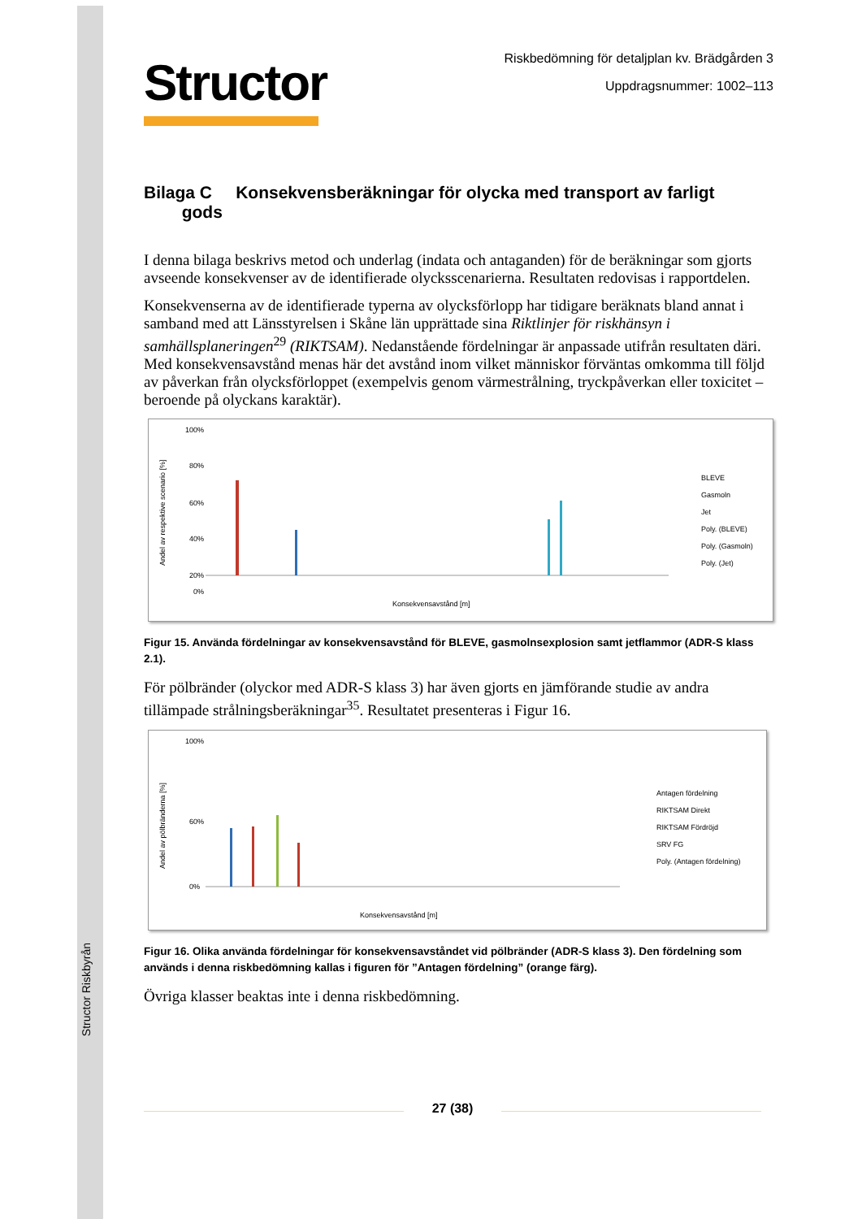Structor Riskbyrån
Structor
Riskbedömning för detaljplan kv. Brädgården 3
Uppdragsnummer: 1002–113
Bilaga C Konsekvensberäkningar för olycka med transport av farligt
gods
I denna bilaga beskrivs metod och underlag (indata och antaganden) för de beräkningar som gjorts avseende konsekvenser av de identifierade olycksscenarierna. Resultaten redovisas i rapportdelen.
Konsekvenserna av de identifierade typerna av olycksförlopp har tidigare beräknats bland annat i samband med att Länsstyrelsen i Skåne län upprättade sina Riktlinjer för riskhänsyn i samhällsplaneringen<sup>29</sup> (RIKTSAM). Nedanstående fördelningar är anpassade utifrån resultaten däri. Med konsekvensavstånd menas här det avstånd inom vilket människor förväntas omkomma till följd av påverkan från olycksförloppet (exempelvis genom värmestrålning, tryckpåverkan eller toxicitet – beroende på olyckans karaktär).
Andel av respektive scenario [%]
100%
80%
60%
40%
20%
0%
Konsekvensavstånd [m]
BLEVE
Gasmoln
Jet
Poly. (BLEVE)
Poly. (Gasmoln)
Poly. (Jet)
Figur 15. Använda fördelningar av konsekvensavstånd för BLEVE, gasmolnsexplosion samt jetflammor (ADR-S klass 2.1).
För pölbränder (olyckor med ADR-S klass 3) har även gjorts en jämförande studie av andra tillämpade strålningsberäkningar<sup>35</sup>. Resultatet presenteras i Figur 16.
Andel av pölbränderna [%]
100%
60%
0%
Konsekvensavstånd [m]
Antagen fördelning
RIKTSAM Direkt
RIKTSAM Fördröjd
SRV FG
Poly. (Antagen fördelning)
Figur 16. Olika använda fördelningar för konsekvensavståndet vid pölbränder (ADR-S klass 3). Den fördelning som används i denna riskbedömning kallas i figuren för ”Antagen fördelning” (orange färg).
Övriga klasser beaktas inte i denna riskbedömning.
27 (38)